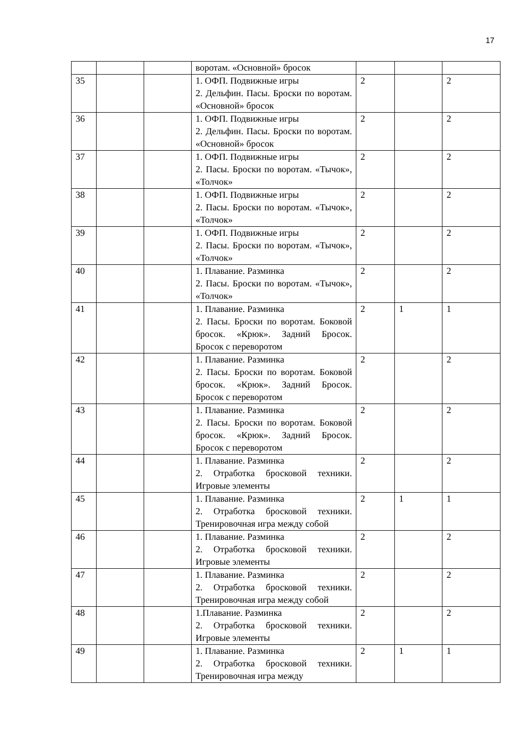17
| | | | воротам. «Основной» бросок | | | |
| 35 | | | 1. ОФП. Подвижные игры 2. Дельфин. Пасы. Броски по воротам. «Основной» бросок | 2 | | 2 |
| 36 | | | 1. ОФП. Подвижные игры 2. Дельфин. Пасы. Броски по воротам. «Основной» бросок | 2 | | 2 |
| 37 | | | 1. ОФП. Подвижные игры 2. Пасы. Броски по воротам. «Тычок», «Толчок» | 2 | | 2 |
| 38 | | | 1. ОФП. Подвижные игры 2. Пасы. Броски по воротам. «Тычок», «Толчок» | 2 | | 2 |
| 39 | | | 1. ОФП. Подвижные игры 2. Пасы. Броски по воротам. «Тычок», «Толчок» | 2 | | 2 |
| 40 | | | 1. Плавание. Разминка 2. Пасы. Броски по воротам. «Тычок», «Толчок» | 2 | | 2 |
| 41 | | | 1. Плавание. Разминка 2. Пасы. Броски по воротам. Боковой бросок. «Крюк». Задний Бросок. Бросок с переворотом | 2 | 1 | 1 |
| 42 | | | 1. Плавание. Разминка 2. Пасы. Броски по воротам. Боковой бросок. «Крюк». Задний Бросок. Бросок с переворотом | 2 | | 2 |
| 43 | | | 1. Плавание. Разминка 2. Пасы. Броски по воротам. Боковой бросок. «Крюк». Задний Бросок. Бросок с переворотом | 2 | | 2 |
| 44 | | | 1. Плавание. Разминка 2. Отработка бросковой техники. Игровые элементы | 2 | | 2 |
| 45 | | | 1. Плавание. Разминка 2. Отработка бросковой техники. Тренировочная игра между собой | 2 | 1 | 1 |
| 46 | | | 1. Плавание. Разминка 2. Отработка бросковой техники. Игровые элементы | 2 | | 2 |
| 47 | | | 1. Плавание. Разминка 2. Отработка бросковой техники. Тренировочная игра между собой | 2 | | 2 |
| 48 | | | 1.Плавание. Разминка 2. Отработка бросковой техники. Игровые элементы | 2 | | 2 |
| 49 | | | 1. Плавание. Разминка 2. Отработка бросковой техники. Тренировочная игра между | 2 | 1 | 1 |